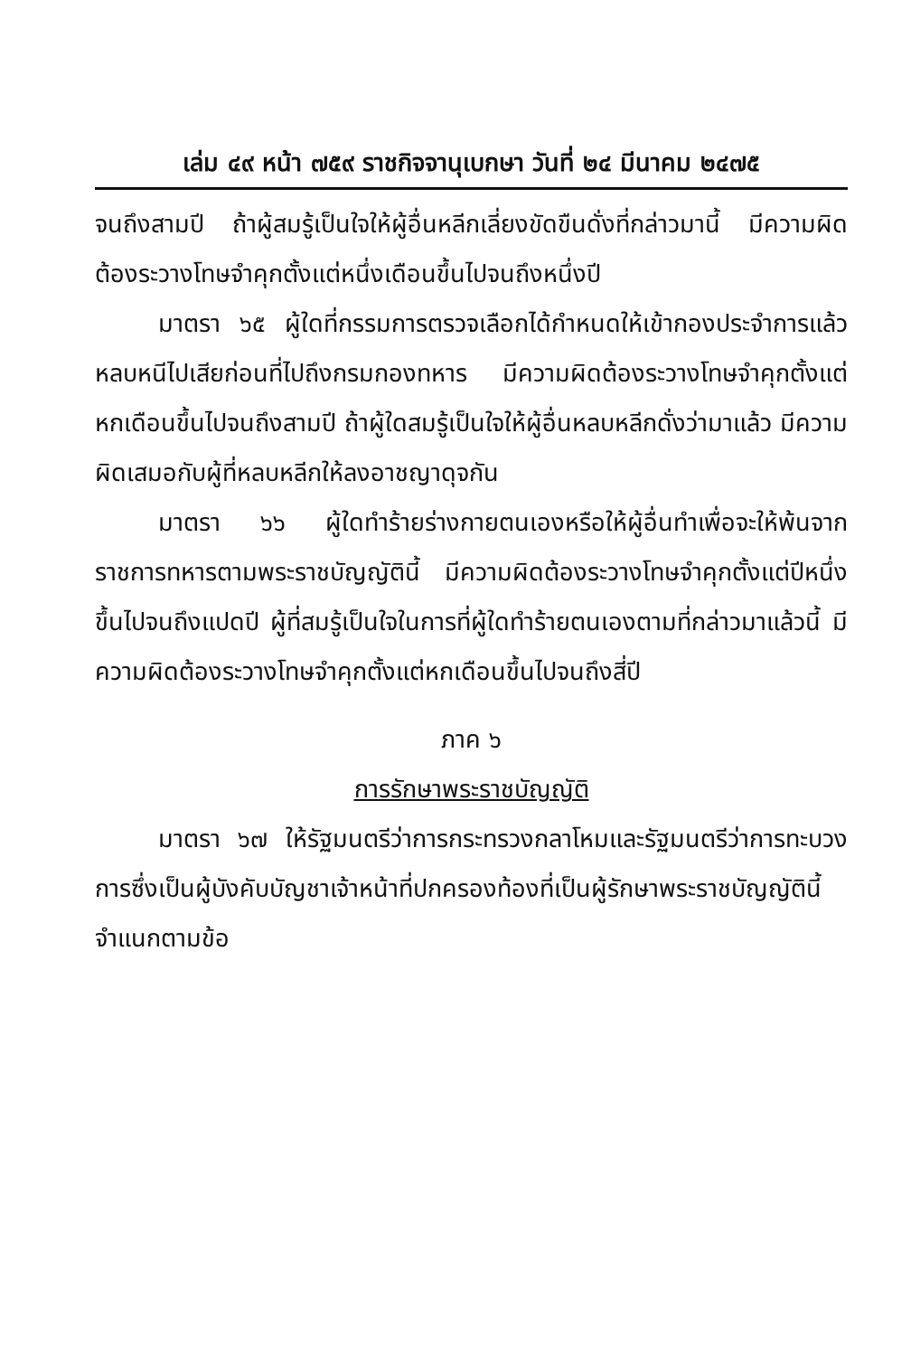เล่ม ๔๙ หน้า ๗๕๙ ราชกิจจานุเบกษา วันที่ ๒๔ มีนาคม ๒๔๗๕
จนถึงสามปี ถ้าผู้สมรู้เป็นใจให้ผู้อื่นหลีกเลี่ยงขัดขืนดั่งที่กล่าวมานี้ มีความผิดต้องระวางโทษจำคุกตั้งแต่หนึ่งเดือนขึ้นไปจนถึงหนึ่งปี
มาตรา ๖๕ ผู้ใดที่กรรมการตรวจเลือกได้กำหนดให้เข้ากองประจำการแล้วหลบหนีไปเสียก่อนที่ไปถึงกรมกองทหาร มีความผิดต้องระวางโทษจำคุกตั้งแต่หกเดือนขึ้นไปจนถึงสามปี ถ้าผู้ใดสมรู้เป็นใจให้ผู้อื่นหลบหลีกดั่งว่ามาแล้ว มีความผิดเสมอกับผู้ที่หลบหลีกให้ลงอาชญาดุจกัน
มาตรา ๖๖ ผู้ใดทำร้ายร่างกายตนเองหรือให้ผู้อื่นทำเพื่อจะให้พ้นจากราชการทหารตามพระราชบัญญัตินี้ มีความผิดต้องระวางโทษจำคุกตั้งแต่ปีหนึ่งขึ้นไปจนถึงแปดปี ผู้ที่สมรู้เป็นใจในการที่ผู้ใดทำร้ายตนเองตามที่กล่าวมาแล้วนี้ มีความผิดต้องระวางโทษจำคุกตั้งแต่หกเดือนขึ้นไปจนถึงสี่ปี
ภาค ๖
การรักษาพระราชบัญญัติ
มาตรา ๖๗ ให้รัฐมนตรีว่าการกระทรวงกลาโหมและรัฐมนตรีว่าการทะบวงการซึ่งเป็นผู้บังคับบัญชาเจ้าหน้าที่ปกครองท้องที่เป็นผู้รักษาพระราชบัญญัตินี้ จำแนกตามข้อ